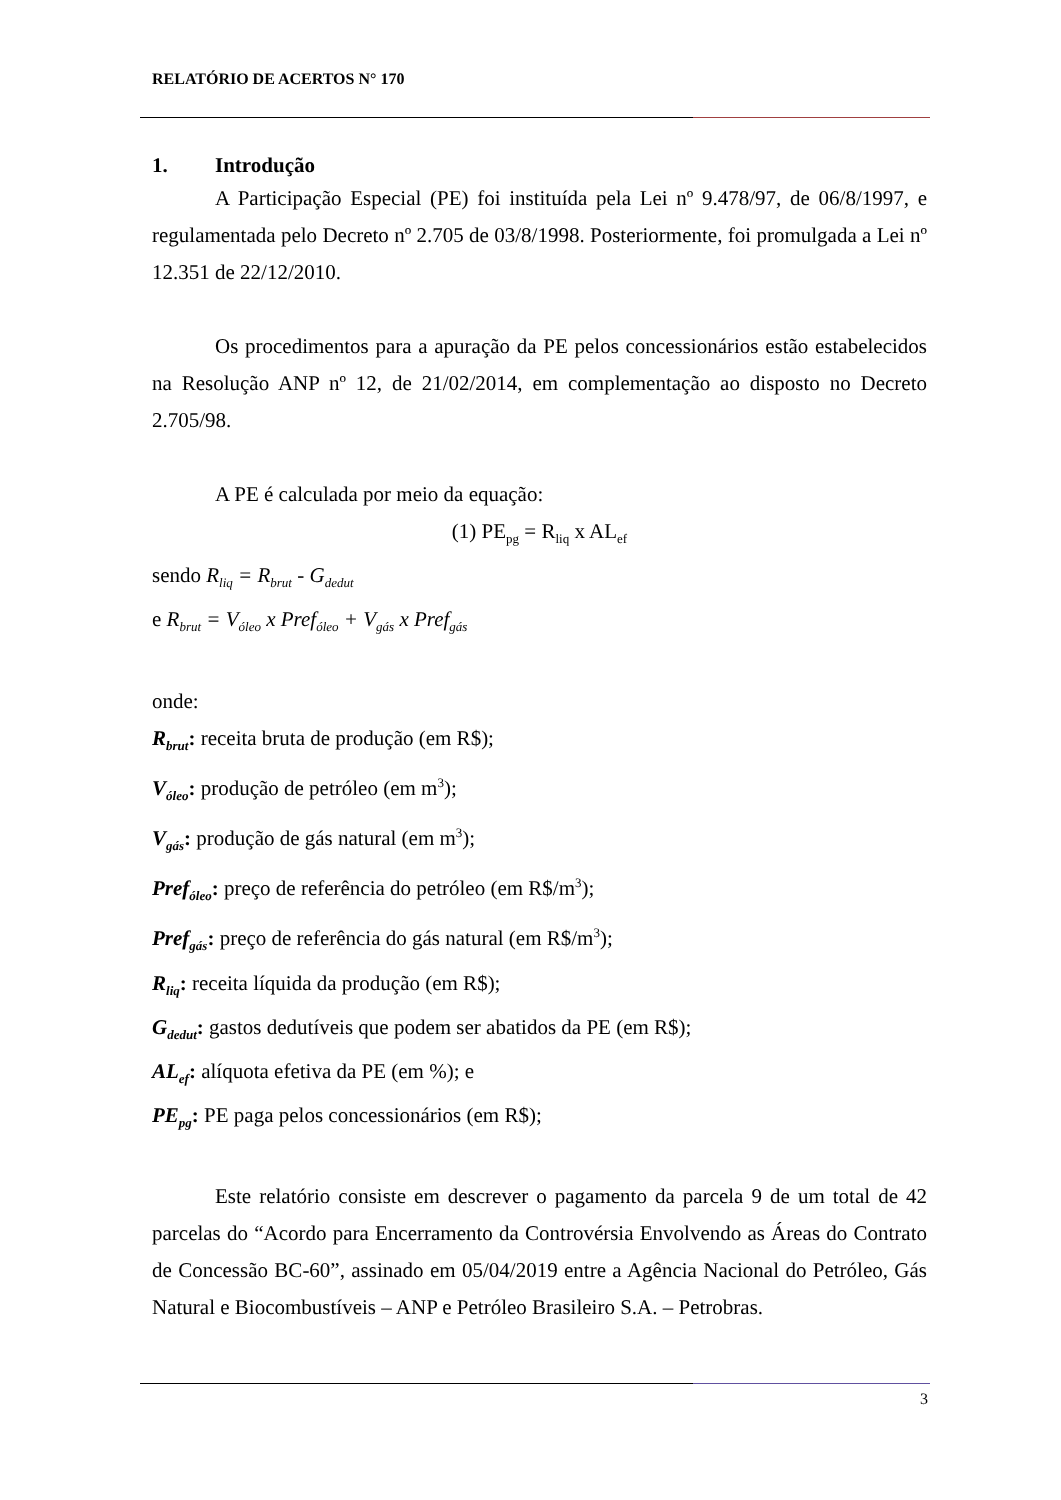RELATÓRIO DE ACERTOS N° 170
1. Introdução
A Participação Especial (PE) foi instituída pela Lei nº 9.478/97, de 06/8/1997, e regulamentada pelo Decreto nº 2.705 de 03/8/1998. Posteriormente, foi promulgada a Lei nº 12.351 de 22/12/2010.
Os procedimentos para a apuração da PE pelos concessionários estão estabelecidos na Resolução ANP nº 12, de 21/02/2014, em complementação ao disposto no Decreto 2.705/98.
A PE é calculada por meio da equação:
(1) PE<sub>pg</sub> = R<sub>liq</sub> x AL<sub>ef</sub>
sendo R<sub>liq</sub> = R<sub>brut</sub> - G<sub>dedut</sub>
e R<sub>brut</sub> = V<sub>óleo</sub> x Pref<sub>óleo</sub> + V<sub>gás</sub> x Pref<sub>gás</sub>
onde:
R<sub>brut</sub>: receita bruta de produção (em R$);
V<sub>óleo</sub>: produção de petróleo (em m<sup>3</sup>);
V<sub>gás</sub>: produção de gás natural (em m<sup>3</sup>);
Pref<sub>óleo</sub>: preço de referência do petróleo (em R$/m<sup>3</sup>);
Pref<sub>gás</sub>: preço de referência do gás natural (em R$/m<sup>3</sup>);
R<sub>liq</sub>: receita líquida da produção (em R$);
G<sub>dedut</sub>: gastos dedutíveis que podem ser abatidos da PE (em R$);
AL<sub>ef</sub>: alíquota efetiva da PE (em %); e
PE<sub>pg</sub>: PE paga pelos concessionários (em R$);
Este relatório consiste em descrever o pagamento da parcela 9 de um total de 42 parcelas do “Acordo para Encerramento da Controvérsia Envolvendo as Áreas do Contrato de Concessão BC-60”, assinado em 05/04/2019 entre a Agência Nacional do Petróleo, Gás Natural e Biocombustíveis – ANP e Petróleo Brasileiro S.A. – Petrobras.
3